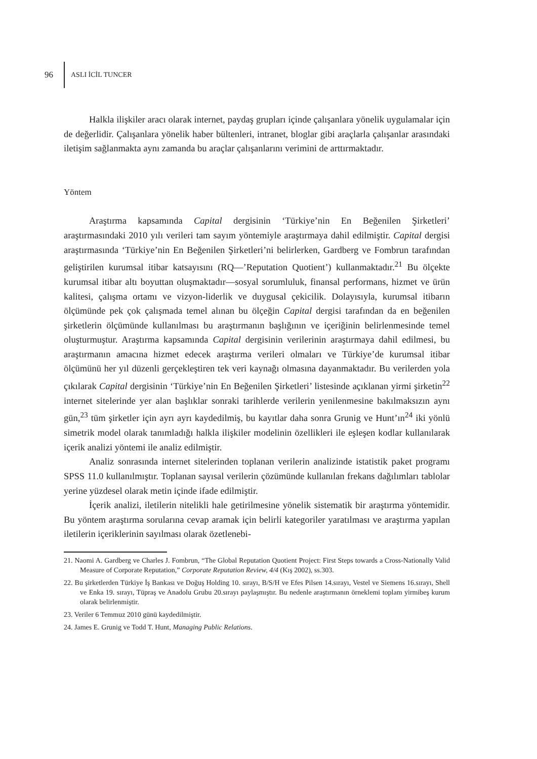96 ASLI İCİL TUNCER
Halkla ilişkiler aracı olarak internet, paydaş grupları içinde çalışanlara yönelik uygulamalar için de değerlidir. Çalışanlara yönelik haber bültenleri, intranet, bloglar gibi araçlarla çalışanlar arasındaki iletişim sağlanmakta aynı zamanda bu araçlar çalışanlarını verimini de arttırmaktadır.
Yöntem
Araştırma kapsamında Capital dergisinin ‘Türkiye’nin En Beğenilen Şirketleri’ araştırmasındaki 2010 yılı verileri tam sayım yöntemiyle araştırmaya dahil edilmiştir. Capital dergisi araştırmasında ‘Türkiye’nin En Beğenilen Şirketleri’ni belirlerken, Gardberg ve Fombrun tarafından geliştirilen kurumsal itibar katsayısını (RQ—’Reputation Quotient’) kullanmaktadır.<sup>21</sup> Bu ölçekte kurumsal itibar altı boyuttan oluşmaktadır—sosyal sorumluluk, finansal performans, hizmet ve ürün kalitesi, çalışma ortamı ve vizyon-liderlik ve duygusal çekicilik. Dolayısıyla, kurumsal itibarın ölçümünde pek çok çalışmada temel alınan bu ölçeğin Capital dergisi tarafından da en beğenilen şirketlerin ölçümünde kullanılması bu araştırmanın başlığının ve içeriğinin belirlenmesinde temel oluşturmuştur. Araştırma kapsamında Capital dergisinin verilerinin araştırmaya dahil edilmesi, bu araştırmanın amacına hizmet edecek araştırma verileri olmaları ve Türkiye’de kurumsal itibar ölçümünü her yıl düzenli gerçekleştiren tek veri kaynağı olmasına dayanmaktadır. Bu verilerden yola çıkılarak Capital dergisinin ‘Türkiye’nin En Beğenilen Şirketleri’ listesinde açıklanan yirmi şirketin<sup>22</sup> internet sitelerinde yer alan başlıklar sonraki tarihlerde verilerin yenilenmesine bakılmaksızın aynı gün,<sup>23</sup> tüm şirketler için ayrı ayrı kaydedilmiş, bu kayıtlar daha sonra Grunig ve Hunt’ın<sup>24</sup> iki yönlü simetrik model olarak tanımladığı halkla ilişkiler modelinin özellikleri ile eşleşen kodlar kullanılarak içerik analizi yöntemi ile analiz edilmiştir.
Analiz sonrasında internet sitelerinden toplanan verilerin analizinde istatistik paket programı SPSS 11.0 kullanılmıştır. Toplanan sayısal verilerin çözümünde kullanılan frekans dağılımları tablolar yerine yüzdesel olarak metin içinde ifade edilmiştir.
İçerik analizi, iletilerin nitelikli hale getirilmesine yönelik sistematik bir araştırma yöntemidir. Bu yöntem araştırma sorularına cevap aramak için belirli kategoriler yaratılması ve araştırma yapılan iletilerin içeriklerinin sayılması olarak özetlenebi-
21. Naomi A. Gardberg ve Charles J. Fombrun, “The Global Reputation Quotient Project: First Steps towards a Cross-Nationally Valid Measure of Corporate Reputation,” Corporate Reputation Review, 4/4 (Kış 2002), ss.303.
22. Bu şirketlerden Türkiye İş Bankası ve Doğuş Holding 10. sırayı, B/S/H ve Efes Pilsen 14.sırayı, Vestel ve Siemens 16.sırayı, Shell ve Enka 19. sırayı, Tüpraş ve Anadolu Grubu 20.sırayı paylaşmıştır. Bu nedenle araştırmanın örneklemi toplam yirmibeş kurum olarak belirlenmiştir.
23. Veriler 6 Temmuz 2010 günü kaydedilmiştir.
24. James E. Grunig ve Todd T. Hunt, Managing Public Relations.